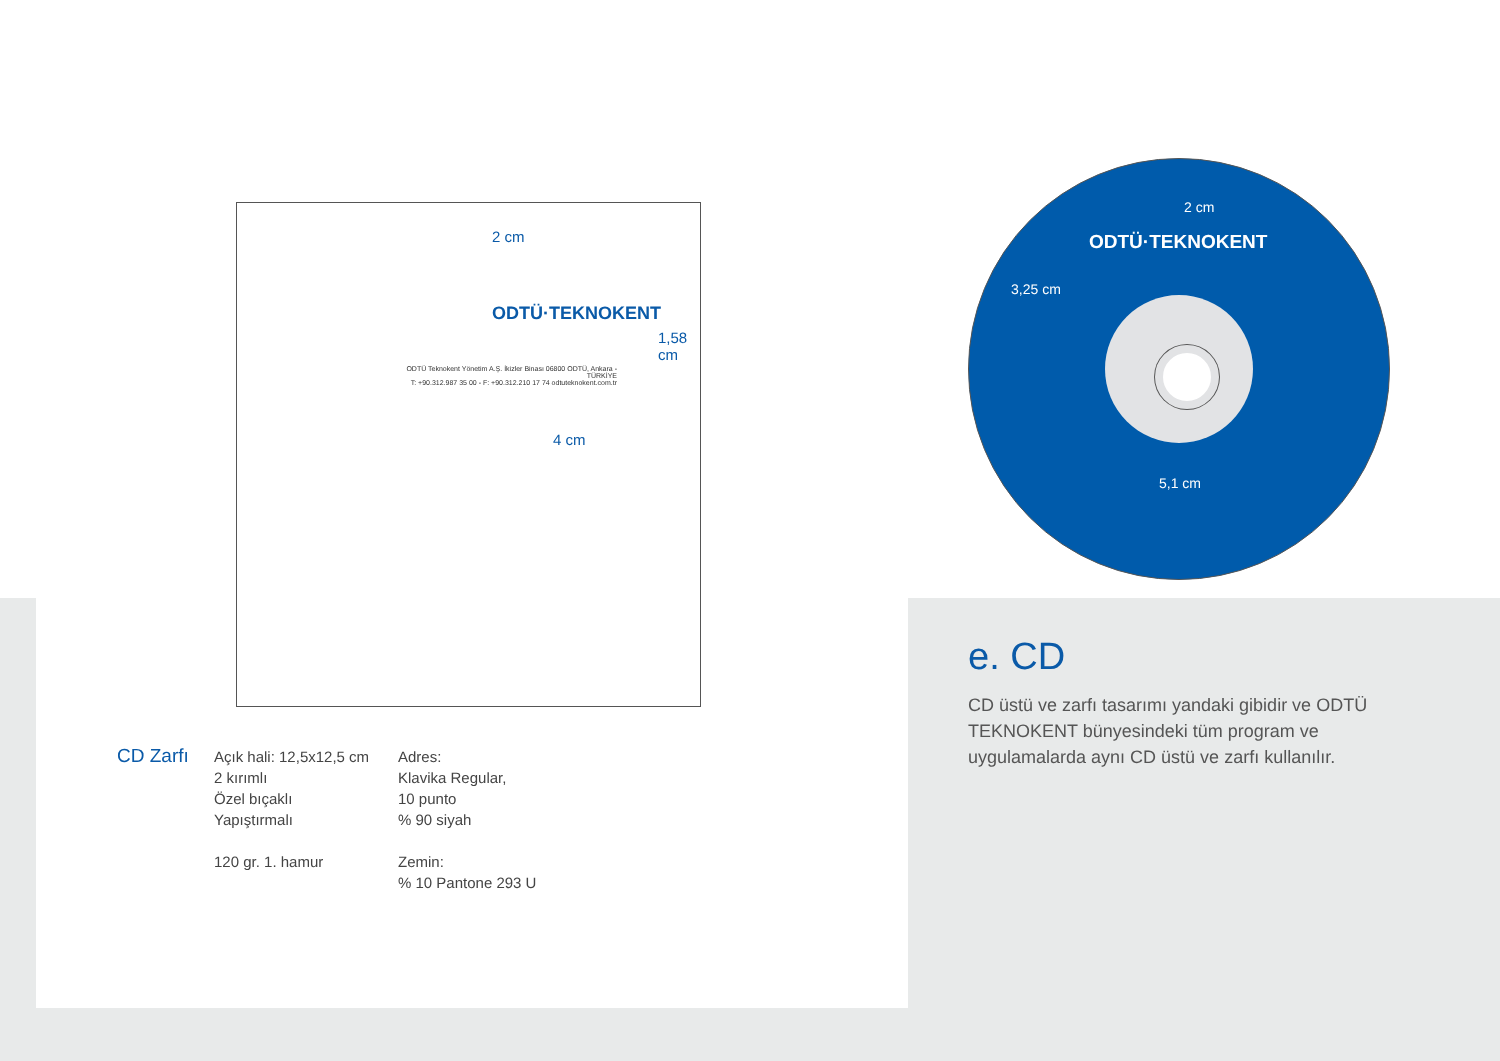2 cm
ODTÜ·TEKNOKENT
1,58 cm
ODTÜ Teknokent Yönetim A.Ş. İkizler Binası 06800 ODTÜ, Ankara - TÜRKİYE
T: +90.312.987 35 00 - F: +90.312.210 17 74 odtuteknokent.com.tr
4 cm
2 cm
ODTÜ·TEKNOKENT
3,25 cm
5,1 cm
CD Zarfı
Açık hali: 12,5x12,5 cm
2 kırımlı
Özel bıçaklı
Yapıştırmalı
120 gr. 1. hamur
Adres:
Klavika Regular,
10 punto
% 90 siyah
Zemin:
% 10 Pantone 293 U
e. CD
CD üstü ve zarfı tasarımı yandaki gibidir ve ODTÜ TEKNOKENT bünyesindeki tüm program ve uygulamalarda aynı CD üstü ve zarfı kullanılır.